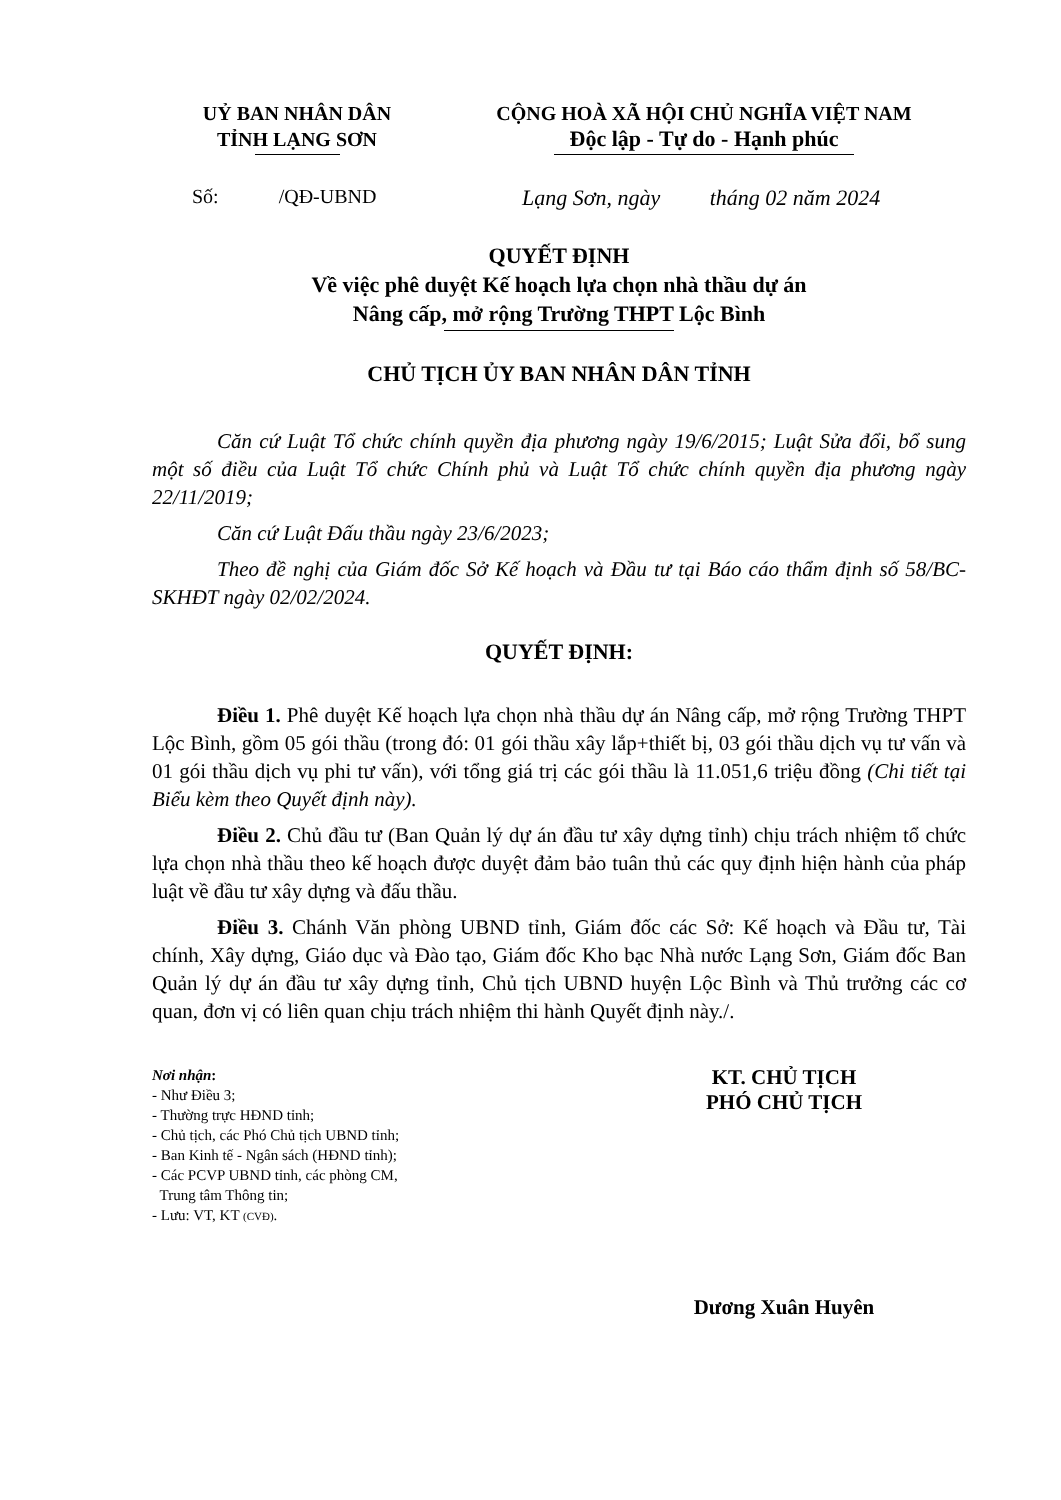UỶ BAN NHÂN DÂN
TỈNH LẠNG SƠN
CỘNG HOÀ XÃ HỘI CHỦ NGHĨA VIỆT NAM
Độc lập - Tự do - Hạnh phúc
Số: /QĐ-UBND Lạng Sơn, ngày tháng 02 năm 2024
QUYẾT ĐỊNH
Về việc phê duyệt Kế hoạch lựa chọn nhà thầu dự án
Nâng cấp, mở rộng Trường THPT Lộc Bình
CHỦ TỊCH ỦY BAN NHÂN DÂN TỈNH
Căn cứ Luật Tổ chức chính quyền địa phương ngày 19/6/2015; Luật Sửa đổi, bổ sung một số điều của Luật Tổ chức Chính phủ và Luật Tổ chức chính quyền địa phương ngày 22/11/2019;
Căn cứ Luật Đấu thầu ngày 23/6/2023;
Theo đề nghị của Giám đốc Sở Kế hoạch và Đầu tư tại Báo cáo thẩm định số 58/BC-SKHĐT ngày 02/02/2024.
QUYẾT ĐỊNH:
Điều 1. Phê duyệt Kế hoạch lựa chọn nhà thầu dự án Nâng cấp, mở rộng Trường THPT Lộc Bình, gồm 05 gói thầu (trong đó: 01 gói thầu xây lắp+thiết bị, 03 gói thầu dịch vụ tư vấn và 01 gói thầu dịch vụ phi tư vấn), với tổng giá trị các gói thầu là 11.051,6 triệu đồng (Chi tiết tại Biểu kèm theo Quyết định này).
Điều 2. Chủ đầu tư (Ban Quản lý dự án đầu tư xây dựng tỉnh) chịu trách nhiệm tổ chức lựa chọn nhà thầu theo kế hoạch được duyệt đảm bảo tuân thủ các quy định hiện hành của pháp luật về đầu tư xây dựng và đấu thầu.
Điều 3. Chánh Văn phòng UBND tỉnh, Giám đốc các Sở: Kế hoạch và Đầu tư, Tài chính, Xây dựng, Giáo dục và Đào tạo, Giám đốc Kho bạc Nhà nước Lạng Sơn, Giám đốc Ban Quản lý dự án đầu tư xây dựng tỉnh, Chủ tịch UBND huyện Lộc Bình và Thủ trưởng các cơ quan, đơn vị có liên quan chịu trách nhiệm thi hành Quyết định này./.
Nơi nhận:
- Như Điều 3;
- Thường trực HĐND tỉnh;
- Chủ tịch, các Phó Chủ tịch UBND tỉnh;
- Ban Kinh tế - Ngân sách (HĐND tỉnh);
- Các PCVP UBND tỉnh, các phòng CM,
Trung tâm Thông tin;
- Lưu: VT, KT (CVĐ).
KT. CHỦ TỊCH
PHÓ CHỦ TỊCH
Dương Xuân Huyên